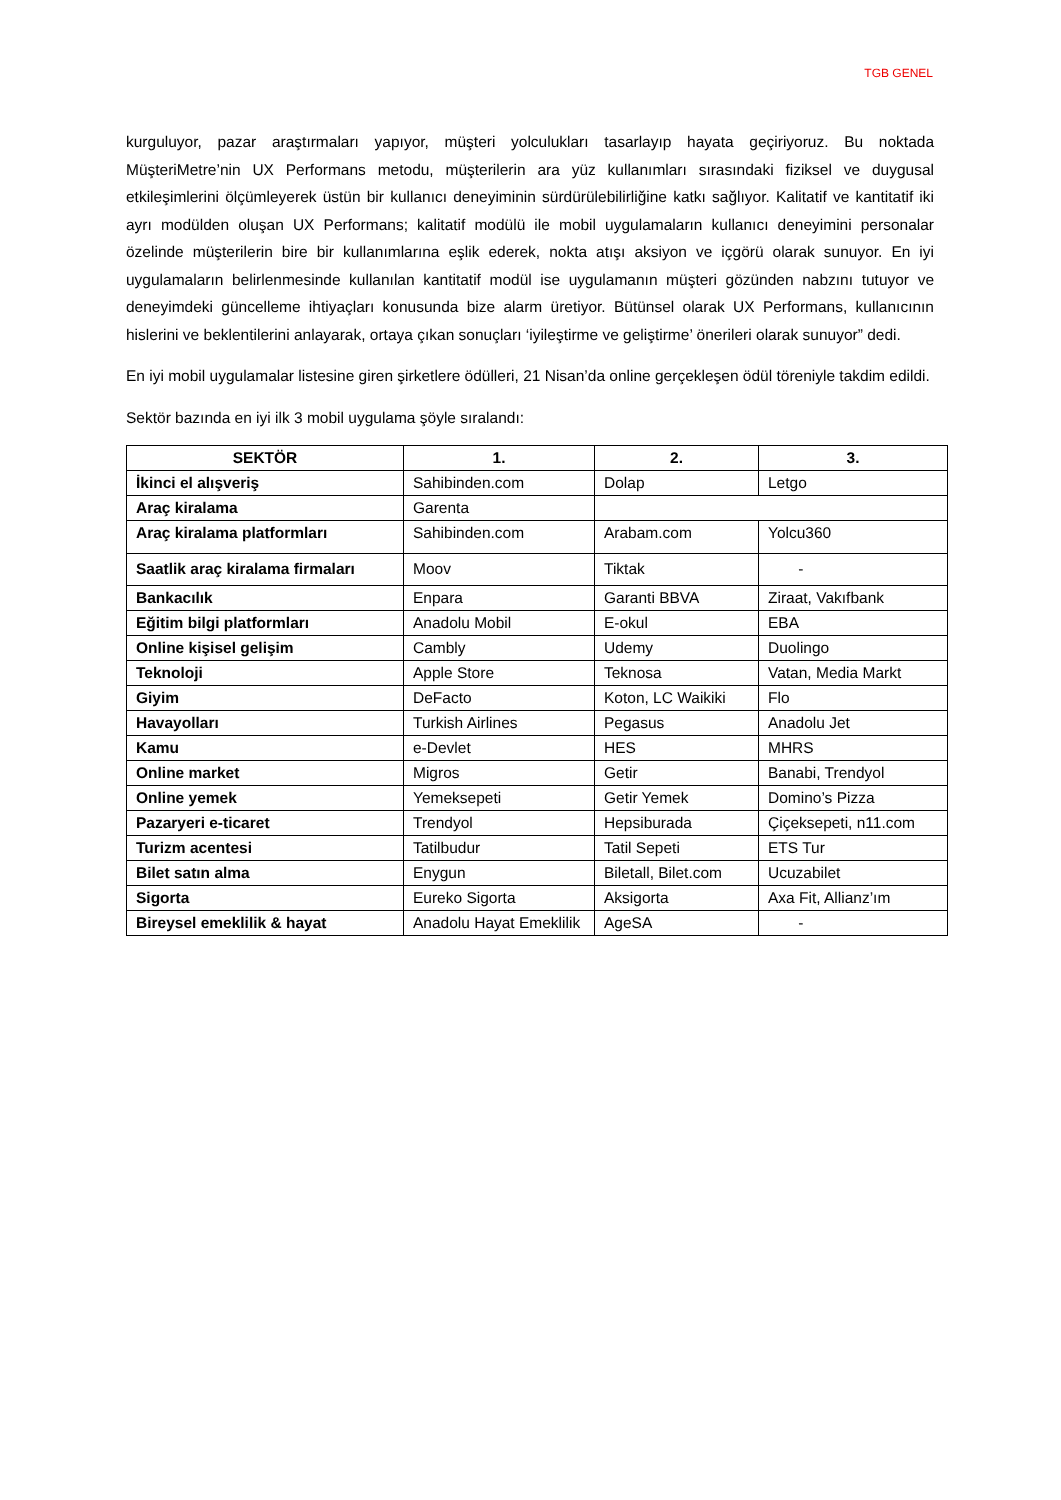TGB GENEL
kurguluyor, pazar araştırmaları yapıyor, müşteri yolculukları tasarlayıp hayata geçiriyoruz. Bu noktada MüşteriMetre’nin UX Performans metodu, müşterilerin ara yüz kullanımları sırasındaki fiziksel ve duygusal etkileşimlerini ölçümleyerek üstün bir kullanıcı deneyiminin sürdürülebilirliğine katkı sağlıyor. Kalitatif ve kantitatif iki ayrı modülden oluşan UX Performans; kalitatif modülü ile mobil uygulamaların kullanıcı deneyimini personalar özelinde müşterilerin bire bir kullanımlarına eşlik ederek, nokta atışı aksiyon ve içgörü olarak sunuyor. En iyi uygulamaların belirlenmesinde kullanılan kantitatif modül ise uygulamanın müşteri gözünden nabzını tutuyor ve deneyimdeki güncelleme ihtiyaçları konusunda bize alarm üretiyor. Bütünsel olarak UX Performans, kullanıcının hislerini ve beklentilerini anlayarak, ortaya çıkan sonuçları ‘iyileştirme ve geliştirme’ önerileri olarak sunuyor” dedi.
En iyi mobil uygulamalar listesine giren şirketlere ödülleri, 21 Nisan’da online gerçekleşen ödül töreniyle takdim edildi.
Sektör bazında en iyi ilk 3 mobil uygulama şöyle sıralandı:
| SEKTÖR | 1. | 2. | 3. |
| --- | --- | --- | --- |
| İkinci el alışveriş | Sahibinden.com | Dolap | Letgo |
| Araç kiralama | Garenta | | |
| Araç kiralama platformları | Sahibinden.com | Arabam.com | Yolcu360 |
| Saatlik araç kiralama firmaları | Moov | Tiktak | - |
| Bankacılık | Enpara | Garanti BBVA | Ziraat, Vakıfbank |
| Eğitim bilgi platformları | Anadolu Mobil | E-okul | EBA |
| Online kişisel gelişim | Cambly | Udemy | Duolingo |
| Teknoloji | Apple Store | Teknosa | Vatan, Media Markt |
| Giyim | DeFacto | Koton, LC Waikiki | Flo |
| Havayolları | Turkish Airlines | Pegasus | Anadolu Jet |
| Kamu | e-Devlet | HES | MHRS |
| Online market | Migros | Getir | Banabi, Trendyol |
| Online yemek | Yemeksepeti | Getir Yemek | Domino’s Pizza |
| Pazaryeri e-ticaret | Trendyol | Hepsiburada | Çiçeksepeti, n11.com |
| Turizm acentesi | Tatilbudur | Tatil Sepeti | ETS Tur |
| Bilet satın alma | Enygun | Biletall, Bilet.com | Ucuzabilet |
| Sigorta | Eureko Sigorta | Aksigorta | Axa Fit, Allianz’ım |
| Bireysel emeklilik & hayat | Anadolu Hayat Emeklilik | AgeSA | - |